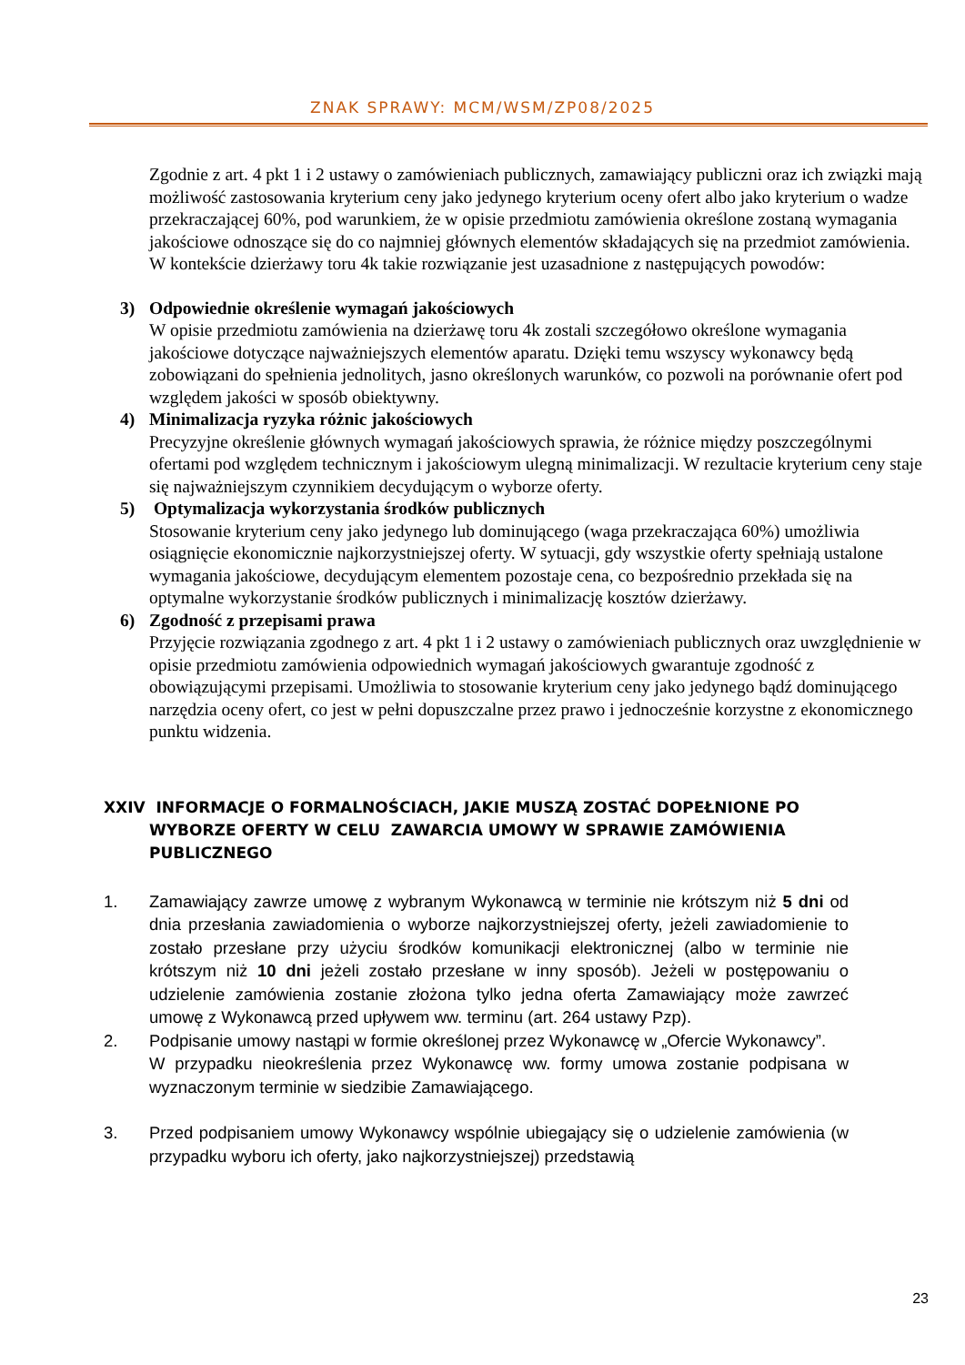ZNAK SPRAWY: MCM/WSM/ZP08/2025
Zgodnie z art. 4 pkt 1 i 2 ustawy o zamówieniach publicznych, zamawiający publiczni oraz ich związki mają możliwość zastosowania kryterium ceny jako jedynego kryterium oceny ofert albo jako kryterium o wadze przekraczającej 60%, pod warunkiem, że w opisie przedmiotu zamówienia określone zostaną wymagania jakościowe odnoszące się do co najmniej głównych elementów składających się na przedmiot zamówienia. W kontekście dzierżawy toru 4k takie rozwiązanie jest uzasadnione z następujących powodów:
3) Odpowiednie określenie wymagań jakościowych
W opisie przedmiotu zamówienia na dzierżawę toru 4k zostali szczegółowo określone wymagania jakościowe dotyczące najważniejszych elementów aparatu. Dzięki temu wszyscy wykonawcy będą zobowiązani do spełnienia jednolitych, jasno określonych warunków, co pozwoli na porównanie ofert pod względem jakości w sposób obiektywny.
4) Minimalizacja ryzyka różnic jakościowych
Precyzyjne określenie głównych wymagań jakościowych sprawia, że różnice między poszczególnymi ofertami pod względem technicznym i jakościowym ulegną minimalizacji. W rezultacie kryterium ceny staje się najważniejszym czynnikiem decydującym o wyborze oferty.
5) Optymalizacja wykorzystania środków publicznych
Stosowanie kryterium ceny jako jedynego lub dominującego (waga przekraczająca 60%) umożliwia osiągnięcie ekonomicznie najkorzystniejszej oferty. W sytuacji, gdy wszystkie oferty spełniają ustalone wymagania jakościowe, decydującym elementem pozostaje cena, co bezpośrednio przekłada się na optymalne wykorzystanie środków publicznych i minimalizację kosztów dzierżawy.
6) Zgodność z przepisami prawa
Przyjęcie rozwiązania zgodnego z art. 4 pkt 1 i 2 ustawy o zamówieniach publicznych oraz uwzględnienie w opisie przedmiotu zamówienia odpowiednich wymagań jakościowych gwarantuje zgodność z obowiązującymi przepisami. Umożliwia to stosowanie kryterium ceny jako jedynego bądź dominującego narzędzia oceny ofert, co jest w pełni dopuszczalne przez prawo i jednocześnie korzystne z ekonomicznego punktu widzenia.
XXIV INFORMACJE O FORMALNOŚCIACH, JAKIE MUSZĄ ZOSTAĆ DOPEŁNIONE PO WYBORZE OFERTY W CELU ZAWARCIA UMOWY W SPRAWIE ZAMÓWIENIA PUBLICZNEGO
1. Zamawiający zawrze umowę z wybranym Wykonawcą w terminie nie krótszym niż 5 dni od dnia przesłania zawiadomienia o wyborze najkorzystniejszej oferty, jeżeli zawiadomienie to zostało przesłane przy użyciu środków komunikacji elektronicznej (albo w terminie nie krótszym niż 10 dni jeżeli zostało przesłane w inny sposób). Jeżeli w postępowaniu o udzielenie zamówienia zostanie złożona tylko jedna oferta Zamawiający może zawrzeć umowę z Wykonawcą przed upływem ww. terminu (art. 264 ustawy Pzp).
2. Podpisanie umowy nastąpi w formie określonej przez Wykonawcę w „Ofercie Wykonawcy”.
W przypadku nieokreślenia przez Wykonawcę ww. formy umowa zostanie podpisana w wyznaczonym terminie w siedzibie Zamawiającego.
3. Przed podpisaniem umowy Wykonawcy wspólnie ubiegający się o udzielenie zamówienia (w przypadku wyboru ich oferty, jako najkorzystniejszej) przedstawią
23